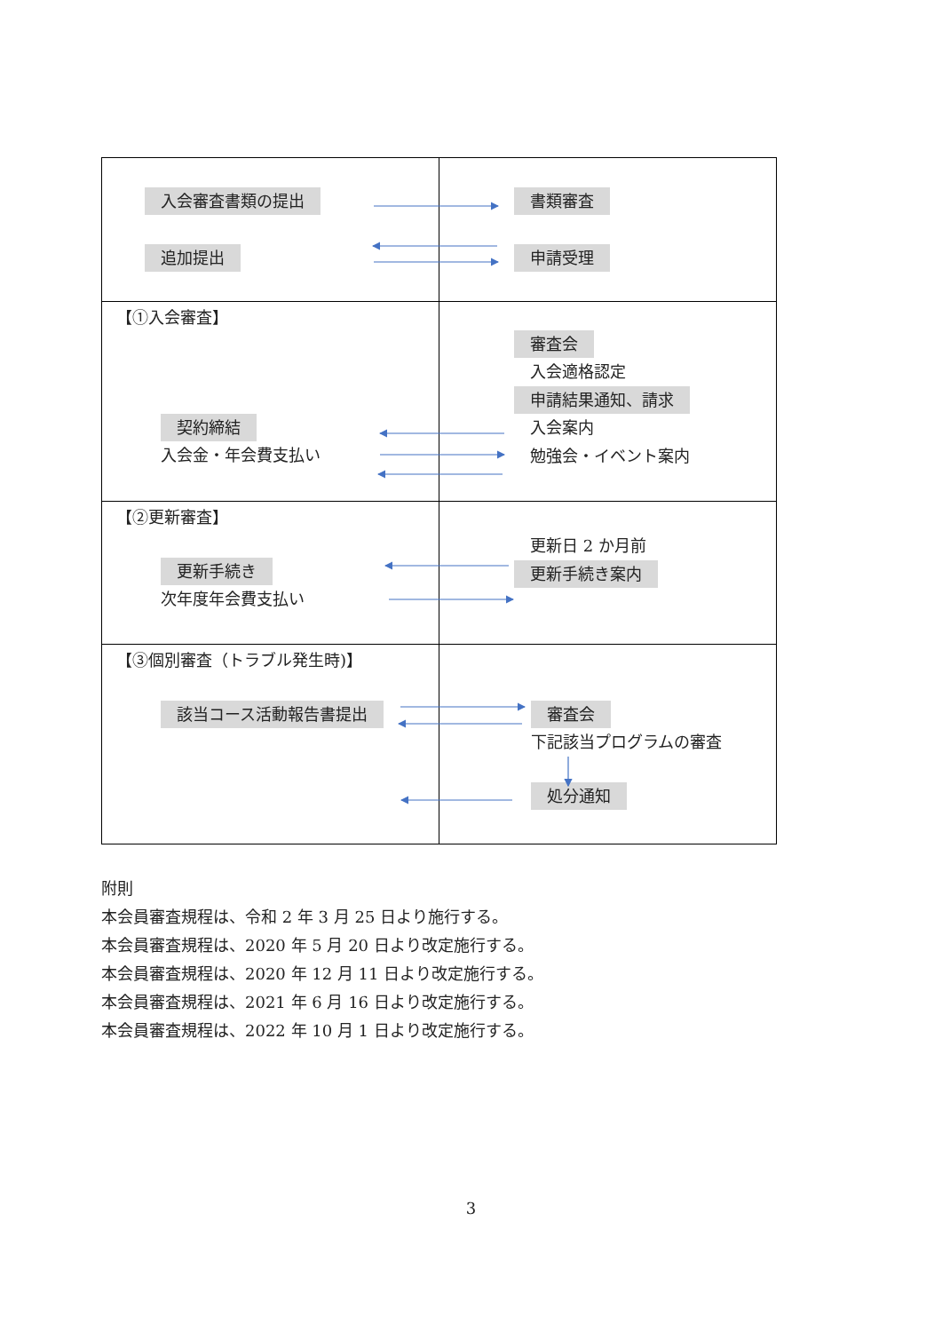| 入会審査書類の提出 追加提出 | 書類審査 申請受理 |
| 【①入会審査】 契約締結 入会金・年会費支払い | 審査会 入会適格認定 申請結果通知、請求 入会案内 勉強会・イベント案内 |
| 【②更新審査】 更新手続き 次年度年会費支払い | 更新日 2 か月前 更新手続き案内 |
| 【③個別審査（トラブル発生時)】 該当コース活動報告書提出 | 審査会 下記該当プログラムの審査 処分通知 |
附則
本会員審査規程は、令和 2 年 3 月 25 日より施行する。
本会員審査規程は、2020 年 5 月 20 日より改定施行する。
本会員審査規程は、2020 年 12 月 11 日より改定施行する。
本会員審査規程は、2021 年 6 月 16 日より改定施行する。
本会員審査規程は、2022 年 10 月 1 日より改定施行する。
3